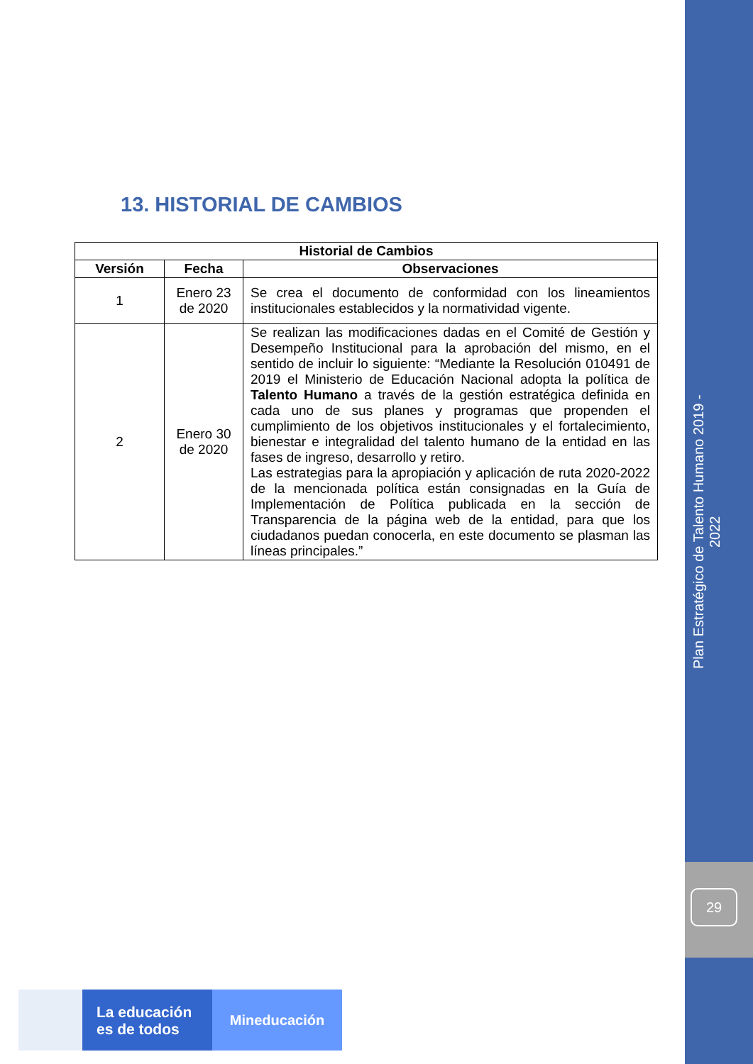Plan Estratégico de Talento Humano 2019 - 2022
29
13. HISTORIAL DE CAMBIOS
| Historial de Cambios | | |
| --- | --- | --- |
| Versión | Fecha | Observaciones |
| 1 | Enero 23 de 2020 | Se crea el documento de conformidad con los lineamientos institucionales establecidos y la normatividad vigente. |
| 2 | Enero 30 de 2020 | Se realizan las modificaciones dadas en el Comité de Gestión y Desempeño Institucional para la aprobación del mismo, en el sentido de incluir lo siguiente: “Mediante la Resolución 010491 de 2019 el Ministerio de Educación Nacional adopta la política de Talento Humano a través de la gestión estratégica definida en cada uno de sus planes y programas que propenden el cumplimiento de los objetivos institucionales y el fortalecimiento, bienestar e integralidad del talento humano de la entidad en las fases de ingreso, desarrollo y retiro. Las estrategias para la apropiación y aplicación de ruta 2020-2022 de la mencionada política están consignadas en la Guía de Implementación de Política publicada en la sección de Transparencia de la página web de la entidad, para que los ciudadanos puedan conocerla, en este documento se plasman las líneas principales.” |
La educación
es de todos
Mineducación